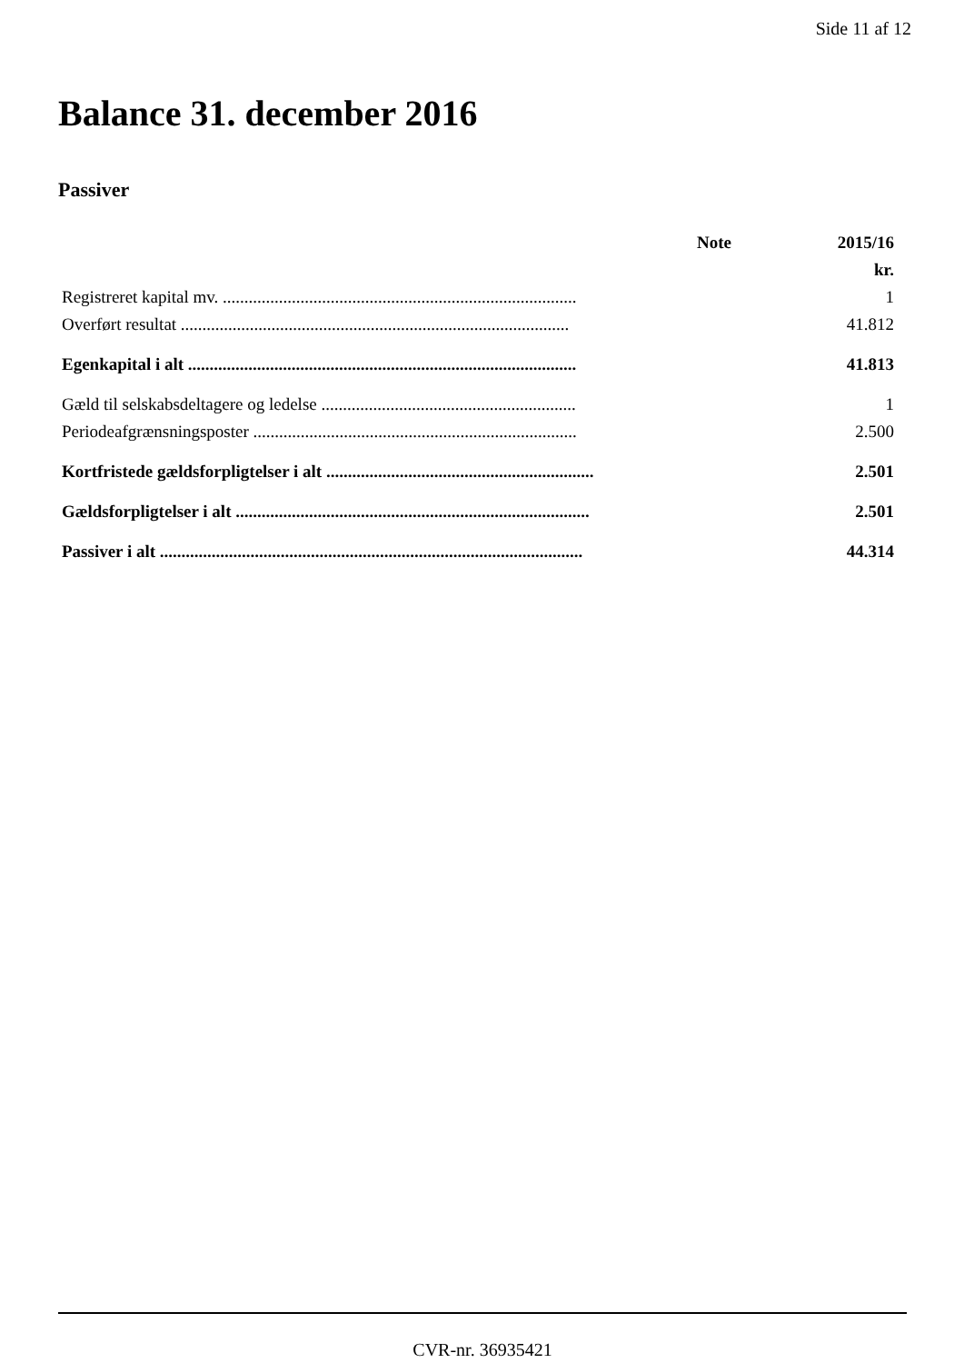Side 11 af 12
Balance 31. december 2016
Passiver
| | Note | 2015/16 |
| --- | --- | --- |
| | | kr. |
| Registreret kapital mv. .................................................................................. | | 1 |
| Overført resultat .......................................................................................... | | 41.812 |
| Egenkapital i alt .......................................................................................... | | 41.813 |
| Gæld til selskabsdeltagere og ledelse ........................................................... | | 1 |
| Periodeafgrænsningsposter ........................................................................... | | 2.500 |
| Kortfristede gældsforpligtelser i alt .............................................................. | | 2.501 |
| Gældsforpligtelser i alt .................................................................................. | | 2.501 |
| Passiver i alt .................................................................................................. | | 44.314 |
CVR-nr. 36935421